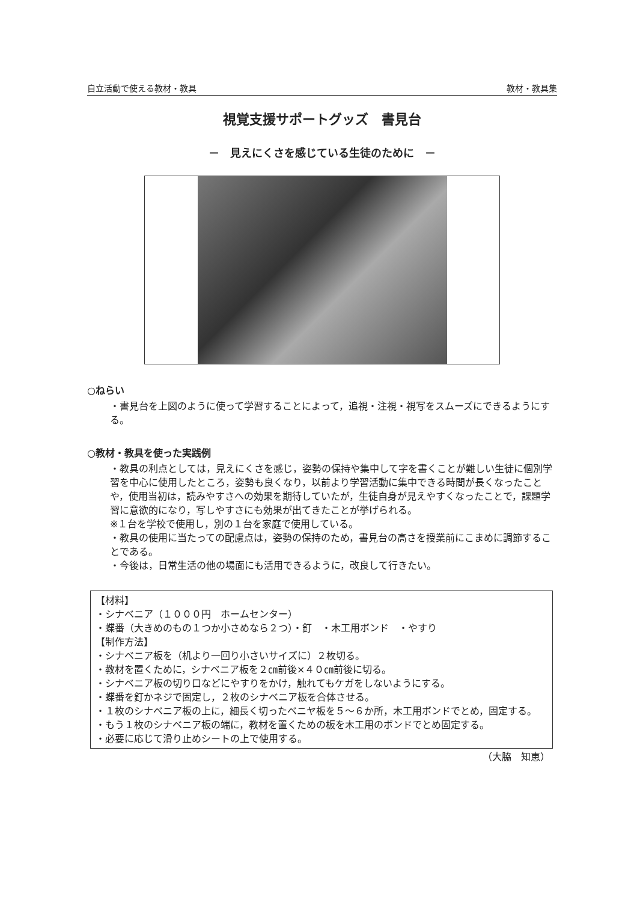自立活動で使える教材・教具 教材・教具集
視覚支援サポートグッズ　書見台
－　見えにくさを感じている生徒のために　－
○ねらい
・書見台を上図のように使って学習することによって，追視・注視・視写をスムーズにできるようにする。
○教材・教具を使った実践例
・教具の利点としては，見えにくさを感じ，姿勢の保持や集中して字を書くことが難しい生徒に個別学習を中心に使用したところ，姿勢も良くなり，以前より学習活動に集中できる時間が長くなったことや，使用当初は，読みやすさへの効果を期待していたが，生徒自身が見えやすくなったことで，課題学習に意欲的になり，写しやすさにも効果が出てきたことが挙げられる。
※１台を学校で使用し，別の１台を家庭で使用している。
・教具の使用に当たっての配慮点は，姿勢の保持のため，書見台の高さを授業前にこまめに調節することである。
・今後は，日常生活の他の場面にも活用できるように，改良して行きたい。
【材料】
・シナベニア（１０００円　ホームセンター）
・蝶番（大きめのもの１つか小さめなら２つ）・釘　・木工用ボンド　・やすり
【制作方法】
・シナベニア板を（机より一回り小さいサイズに）２枚切る。
・教材を置くために，シナベニア板を２㎝前後×４０㎝前後に切る。
・シナベニア板の切り口などにやすりをかけ，触れてもケガをしないようにする。
・蝶番を釘かネジで固定し，２枚のシナベニア板を合体させる。
・１枚のシナベニア板の上に，細長く切ったベニヤ板を５～６か所，木工用ボンドでとめ，固定する。
・もう１枚のシナベニア板の端に，教材を置くための板を木工用のボンドでとめ固定する。
・必要に応じて滑り止めシートの上で使用する。
（大脇　知恵）